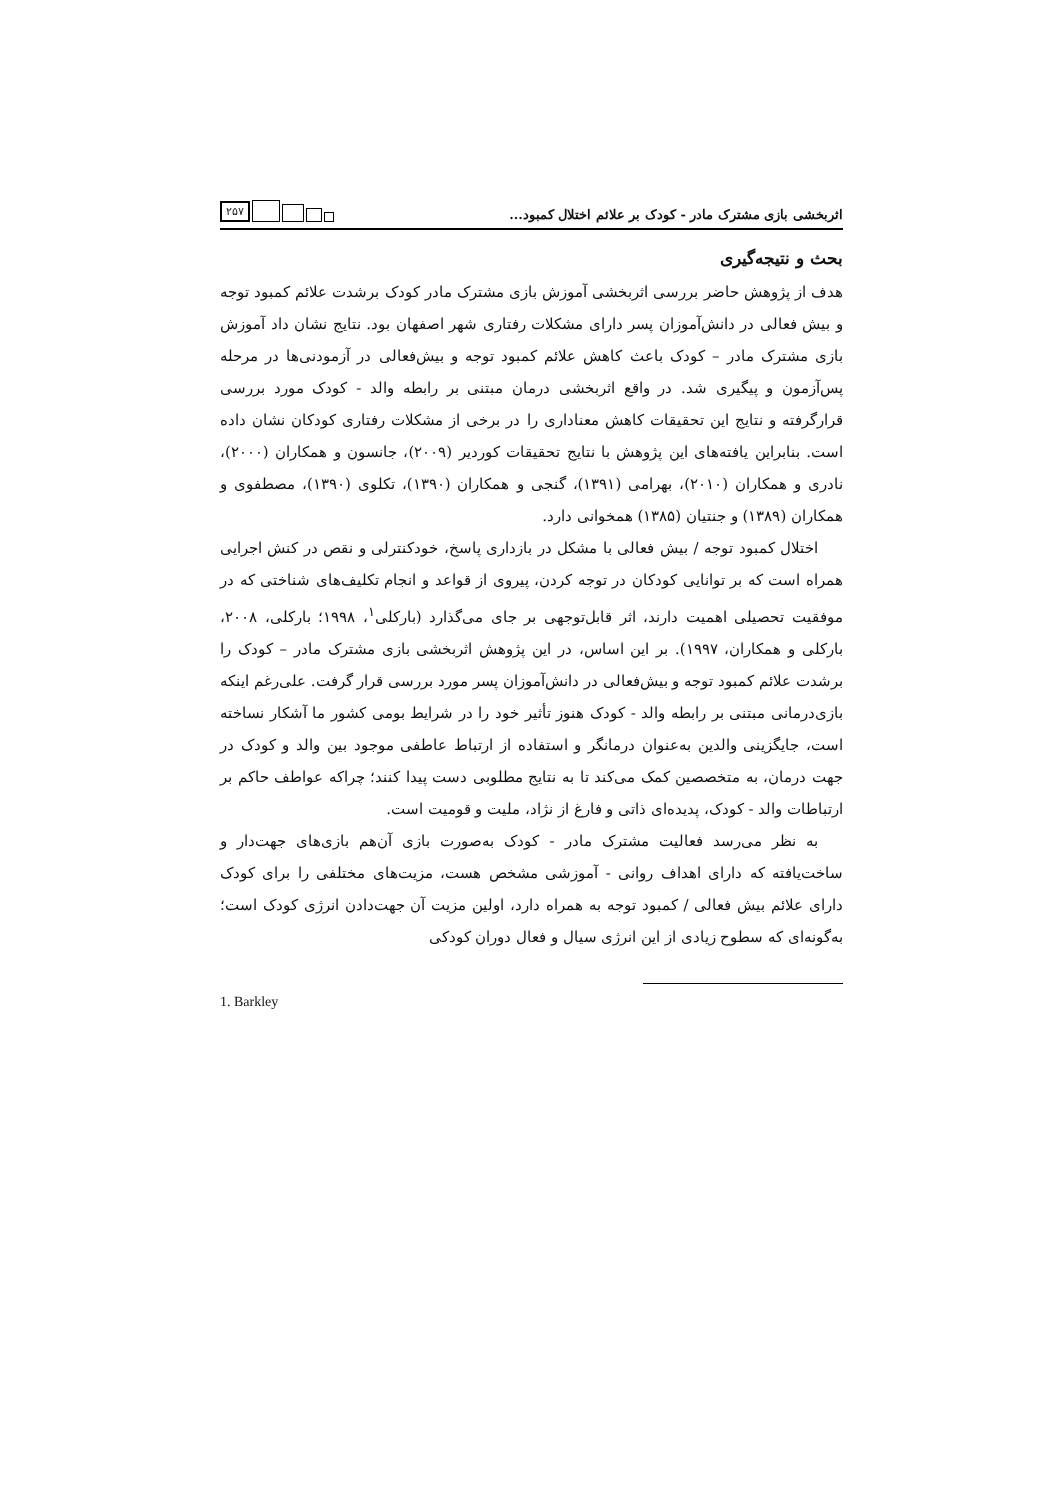اثربخشی بازی مشترک مادر - کودک بر علائم اختلال کمبود...
۲۵۷
بحث و نتیجه‌گیری
هدف از پژوهش حاضر بررسی اثربخشی آموزش بازی مشترک مادر کودک برشدت علائم کمبود توجه و بیش فعالی در دانش‌آموزان پسر دارای مشکلات رفتاری شهر اصفهان بود. نتایج نشان داد آموزش بازی مشترک مادر – کودک باعث کاهش علائم کمبود توجه و بیش‌فعالی در آزمودنی‌ها در مرحله پس‌آزمون و پیگیری شد. در واقع اثربخشی درمان مبتنی بر رابطه والد - کودک مورد بررسی قرارگرفته و نتایج این تحقیقات کاهش معناداری را در برخی از مشکلات رفتاری کودکان نشان داده است. بنابراین یافته‌های این پژوهش با نتایج تحقیقات کوردیر (۲۰۰۹)، جانسون و همکاران (۲۰۰۰)، نادری و همکاران (۲۰۱۰)، بهرامی (۱۳۹۱)، گنجی و همکاران (۱۳۹۰)، تکلوی (۱۳۹۰)، مصطفوی و همکاران (۱۳۸۹) و جنتیان (۱۳۸۵) همخوانی دارد.
اختلال کمبود توجه / بیش فعالی با مشکل در بازداری پاسخ، خودکنترلی و نقص در کنش اجرایی همراه است که بر توانایی کودکان در توجه کردن، پیروی از قواعد و انجام تکلیف‌های شناختی که در موفقیت تحصیلی اهمیت دارند، اثر قابل‌توجهی بر جای می‌گذارد (بارکلی<sup>۱</sup>، ۱۹۹۸؛ بارکلی، ۲۰۰۸، بارکلی و همکاران، ۱۹۹۷). بر این اساس، در این پژوهش اثربخشی بازی مشترک مادر – کودک را برشدت علائم کمبود توجه و بیش‌فعالی در دانش‌آموزان پسر مورد بررسی قرار گرفت. علی‌رغم اینکه بازی‌درمانی مبتنی بر رابطه والد - کودک هنوز تأثیر خود را در شرایط بومی کشور ما آشکار نساخته است، جایگزینی والدین به‌عنوان درمانگر و استفاده از ارتباط عاطفی موجود بین والد و کودک در جهت درمان، به متخصصین کمک می‌کند تا به نتایج مطلوبی دست پیدا کنند؛ چراکه عواطف حاکم بر ارتباطات والد - کودک، پدیده‌ای ذاتی و فارغ از نژاد، ملیت و قومیت است.
به نظر می‌رسد فعالیت مشترک مادر - کودک به‌صورت بازی آن‌هم بازی‌های جهت‌دار و ساخت‌یافته که دارای اهداف روانی - آموزشی مشخص هست، مزیت‌های مختلفی را برای کودک دارای علائم بیش فعالی / کمبود توجه به همراه دارد، اولین مزیت آن جهت‌دادن انرژی کودک است؛ به‌گونه‌ای که سطوح زیادی از این انرژی سیال و فعال دوران کودکی
1. Barkley